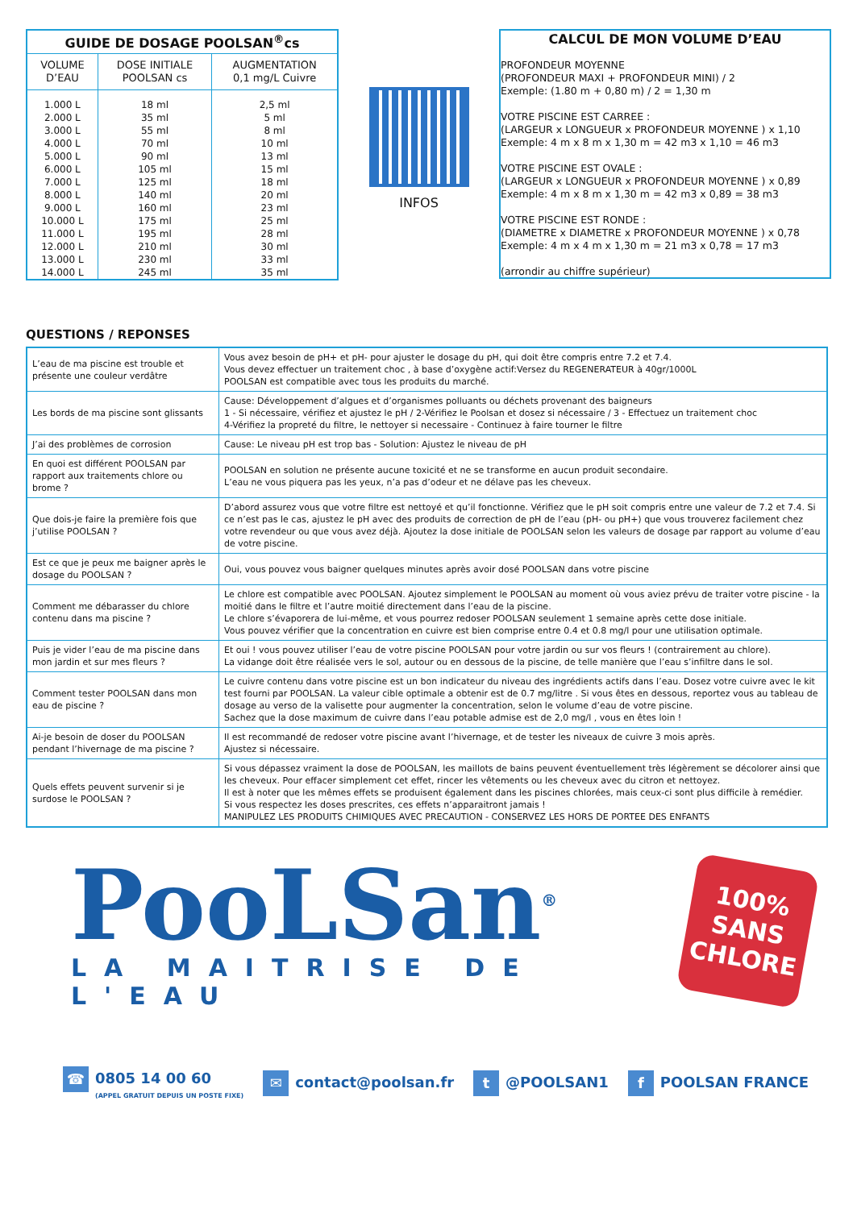| GUIDE DE DOSAGE POOLSAN<sup>®</sup>cs | | |
| --- | --- | --- |
| VOLUME D’EAU | DOSE INITIALE POOLSAN cs | AUGMENTATION 0,1 mg/L Cuivre |
| 1.000 L | 18 ml | 2,5 ml |
| 2.000 L | 35 ml | 5 ml |
| 3.000 L | 55 ml | 8 ml |
| 4.000 L | 70 ml | 10 ml |
| 5.000 L | 90 ml | 13 ml |
| 6.000 L | 105 ml | 15 ml |
| 7.000 L | 125 ml | 18 ml |
| 8.000 L | 140 ml | 20 ml |
| 9.000 L | 160 ml | 23 ml |
| 10.000 L | 175 ml | 25 ml |
| 11.000 L | 195 ml | 28 ml |
| 12.000 L | 210 ml | 30 ml |
| 13.000 L | 230 ml | 33 ml |
| 14.000 L | 245 ml | 35 ml |
INFOS
CALCUL DE MON VOLUME D’EAU
PROFONDEUR MOYENNE
(PROFONDEUR MAXI + PROFONDEUR MINI) / 2
Exemple: (1.80 m + 0,80 m) / 2 = 1,30 m
VOTRE PISCINE EST CARREE :
(LARGEUR x LONGUEUR x PROFONDEUR MOYENNE ) x 1,10
Exemple: 4 m x 8 m x 1,30 m = 42 m3 x 1,10 = 46 m3
VOTRE PISCINE EST OVALE :
(LARGEUR x LONGUEUR x PROFONDEUR MOYENNE ) x 0,89
Exemple: 4 m x 8 m x 1,30 m = 42 m3 x 0,89 = 38 m3
VOTRE PISCINE EST RONDE :
(DIAMETRE x DIAMETRE x PROFONDEUR MOYENNE ) x 0,78
Exemple: 4 m x 4 m x 1,30 m = 21 m3 x 0,78 = 17 m3
(arrondir au chiffre supérieur)
QUESTIONS / REPONSES
| L’eau de ma piscine est trouble et présente une couleur verdâtre | Vous avez besoin de pH+ et pH- pour ajuster le dosage du pH, qui doit être compris entre 7.2 et 7.4. Vous devez effectuer un traitement choc , à base d’oxygène actif:Versez du REGENERATEUR à 40gr/1000L POOLSAN est compatible avec tous les produits du marché. |
| Les bords de ma piscine sont glissants | Cause: Développement d’algues et d’organismes polluants ou déchets provenant des baigneurs 1 - Si nécessaire, vérifiez et ajustez le pH / 2-Vérifiez le Poolsan et dosez si nécessaire / 3 - Effectuez un traitement choc 4-Vérifiez la propreté du filtre, le nettoyer si necessaire - Continuez à faire tourner le filtre |
| J’ai des problèmes de corrosion | Cause: Le niveau pH est trop bas - Solution: Ajustez le niveau de pH |
| En quoi est différent POOLSAN par rapport aux traitements chlore ou brome ? | POOLSAN en solution ne présente aucune toxicité et ne se transforme en aucun produit secondaire. L’eau ne vous piquera pas les yeux, n’a pas d’odeur et ne délave pas les cheveux. |
| Que dois-je faire la première fois que j’utilise POOLSAN ? | D’abord assurez vous que votre filtre est nettoyé et qu’il fonctionne. Vérifiez que le pH soit compris entre une valeur de 7.2 et 7.4. Si ce n’est pas le cas, ajustez le pH avec des produits de correction de pH de l’eau (pH- ou pH+) que vous trouverez facilement chez votre revendeur ou que vous avez déjà. Ajoutez la dose initiale de POOLSAN selon les valeurs de dosage par rapport au volume d’eau de votre piscine. |
| Est ce que je peux me baigner après le dosage du POOLSAN ? | Oui, vous pouvez vous baigner quelques minutes après avoir dosé POOLSAN dans votre piscine |
| Comment me débarasser du chlore contenu dans ma piscine ? | Le chlore est compatible avec POOLSAN. Ajoutez simplement le POOLSAN au moment où vous aviez prévu de traiter votre piscine - la moitié dans le filtre et l’autre moitié directement dans l’eau de la piscine. Le chlore s’évaporera de lui-même, et vous pourrez redoser POOLSAN seulement 1 semaine après cette dose initiale. Vous pouvez vérifier que la concentration en cuivre est bien comprise entre 0.4 et 0.8 mg/l pour une utilisation optimale. |
| Puis je vider l’eau de ma piscine dans mon jardin et sur mes fleurs ? | Et oui ! vous pouvez utiliser l’eau de votre piscine POOLSAN pour votre jardin ou sur vos fleurs ! (contrairement au chlore). La vidange doit être réalisée vers le sol, autour ou en dessous de la piscine, de telle manière que l’eau s’infiltre dans le sol. |
| Comment tester POOLSAN dans mon eau de piscine ? | Le cuivre contenu dans votre piscine est un bon indicateur du niveau des ingrédients actifs dans l’eau. Dosez votre cuivre avec le kit test fourni par POOLSAN. La valeur cible optimale a obtenir est de 0.7 mg/litre . Si vous êtes en dessous, reportez vous au tableau de dosage au verso de la valisette pour augmenter la concentration, selon le volume d’eau de votre piscine. Sachez que la dose maximum de cuivre dans l’eau potable admise est de 2,0 mg/l , vous en êtes loin ! |
| Ai-je besoin de doser du POOLSAN pendant l’hivernage de ma piscine ? | Il est recommandé de redoser votre piscine avant l’hivernage, et de tester les niveaux de cuivre 3 mois après. Ajustez si nécessaire. |
| Quels effets peuvent survenir si je surdose le POOLSAN ? | Si vous dépassez vraiment la dose de POOLSAN, les maillots de bains peuvent éventuellement très légèrement se décolorer ainsi que les cheveux. Pour effacer simplement cet effet, rincer les vêtements ou les cheveux avec du citron et nettoyez. Il est à noter que les mêmes effets se produisent également dans les piscines chlorées, mais ceux-ci sont plus difficile à remédier. Si vous respectez les doses prescrites, ces effets n’apparaitront jamais ! MANIPULEZ LES PRODUITS CHIMIQUES AVEC PRECAUTION - CONSERVEZ LES HORS DE PORTEE DES ENFANTS |
PooLSan<sup>®</sup>
LA MAITRISE DE L'EAU
100%
SANS
CHLORE
☎ 0805 14 00 60
(APPEL GRATUIT DEPUIS UN POSTE FIXE)
✉ contact@poolsan.fr
t @POOLSAN1
f POOLSAN FRANCE